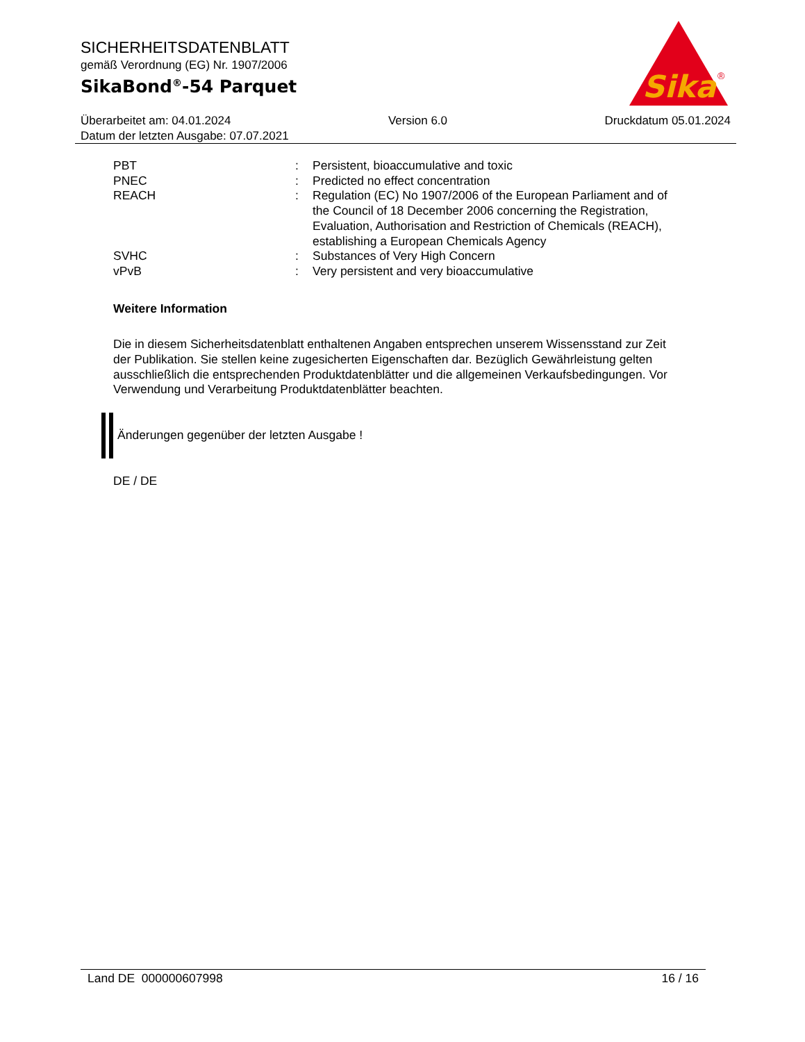SICHERHEITSDATENBLATT
gemäß Verordnung (EG) Nr. 1907/2006
SikaBond<sup>®</sup>-54 Parquet
Sika
®
Überarbeitet am: 04.01.2024 Version 6.0 Druckdatum 05.01.2024
Datum der letzten Ausgabe: 07.07.2021
| PBT | : | Persistent, bioaccumulative and toxic |
| PNEC | : | Predicted no effect concentration |
| REACH | : | Regulation (EC) No 1907/2006 of the European Parliament and of the Council of 18 December 2006 concerning the Registration, Evaluation, Authorisation and Restriction of Chemicals (REACH), establishing a European Chemicals Agency |
| SVHC | : | Substances of Very High Concern |
| vPvB | : | Very persistent and very bioaccumulative |
Weitere Information
Die in diesem Sicherheitsdatenblatt enthaltenen Angaben entsprechen unserem Wissensstand zur Zeit der Publikation. Sie stellen keine zugesicherten Eigenschaften dar. Bezüglich Gewährleistung gelten ausschließlich die entsprechenden Produktdatenblätter und die allgemeinen Verkaufsbedingungen. Vor Verwendung und Verarbeitung Produktdatenblätter beachten.
Änderungen gegenüber der letzten Ausgabe !
DE / DE
Land DE 000000607998 16 / 16